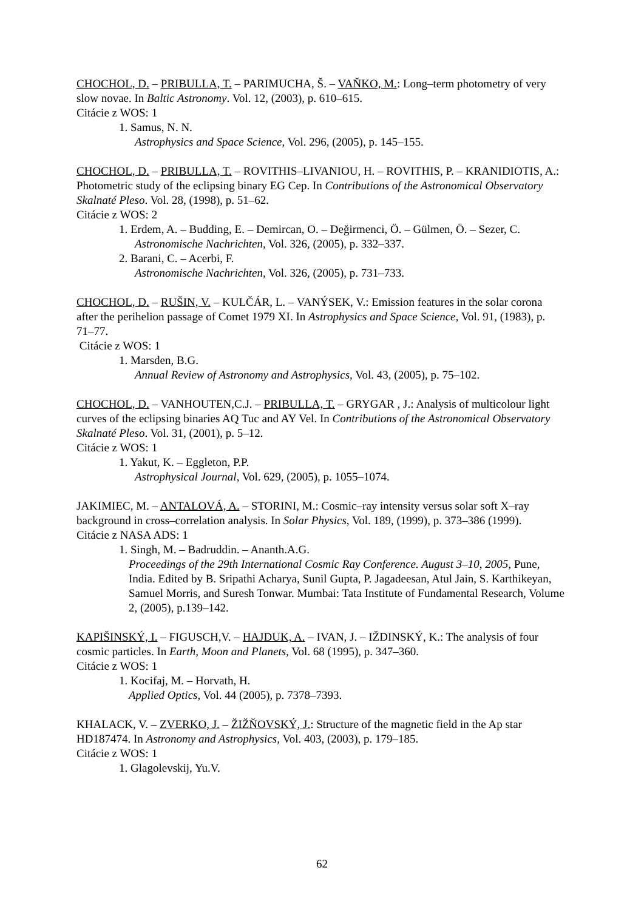CHOCHOL, D. – PRIBULLA, T. – PARIMUCHA, Š. – VAŇKO, M.: Long–term photometry of very slow novae. In Baltic Astronomy. Vol. 12, (2003), p. 610–615.
Citácie z WOS: 1
1. Samus, N. N.
Astrophysics and Space Science, Vol. 296, (2005), p. 145–155.
CHOCHOL, D. – PRIBULLA, T. – ROVITHIS–LIVANIOU, H. – ROVITHIS, P. – KRANIDIOTIS, A.: Photometric study of the eclipsing binary EG Cep. In Contributions of the Astronomical Observatory Skalnaté Pleso. Vol. 28, (1998), p. 51–62.
Citácie z WOS: 2
1. Erdem, A. – Budding, E. – Demircan, O. – Değirmenci, Ö. – Gülmen, Ö. – Sezer, C.
Astronomische Nachrichten, Vol. 326, (2005), p. 332–337.
2. Barani, C. – Acerbi, F.
Astronomische Nachrichten, Vol. 326, (2005), p. 731–733.
CHOCHOL, D. – RUŠIN, V. – KULČÁR, L. – VANÝSEK, V.: Emission features in the solar corona after the perihelion passage of Comet 1979 XI. In Astrophysics and Space Science, Vol. 91, (1983), p. 71–77.
Citácie z WOS: 1
1. Marsden, B.G.
Annual Review of Astronomy and Astrophysics, Vol. 43, (2005), p. 75–102.
CHOCHOL, D. – VANHOUTEN,C.J. – PRIBULLA, T. – GRYGAR , J.: Analysis of multicolour light curves of the eclipsing binaries AQ Tuc and AY Vel. In Contributions of the Astronomical Observatory Skalnaté Pleso. Vol. 31, (2001), p. 5–12.
Citácie z WOS: 1
1. Yakut, K. – Eggleton, P.P.
Astrophysical Journal, Vol. 629, (2005), p. 1055–1074.
JAKIMIEC, M. – ANTALOVÁ, A. – STORINI, M.: Cosmic–ray intensity versus solar soft X–ray background in cross–correlation analysis. In Solar Physics, Vol. 189, (1999), p. 373–386 (1999).
Citácie z NASA ADS: 1
1. Singh, M. – Badruddin. – Ananth.A.G.
Proceedings of the 29th International Cosmic Ray Conference. August 3–10, 2005, Pune, India. Edited by B. Sripathi Acharya, Sunil Gupta, P. Jagadeesan, Atul Jain, S. Karthikeyan, Samuel Morris, and Suresh Tonwar. Mumbai: Tata Institute of Fundamental Research, Volume 2, (2005), p.139–142.
KAPIŠINSKÝ, I. – FIGUSCH,V. – HAJDUK, A. – IVAN, J. – IŽDINSKÝ, K.: The analysis of four cosmic particles. In Earth, Moon and Planets, Vol. 68 (1995), p. 347–360.
Citácie z WOS: 1
1. Kocifaj, M. – Horvath, H.
Applied Optics, Vol. 44 (2005), p. 7378–7393.
KHALACK, V. – ZVERKO, J. – ŽIŽŇOVSKÝ, J.: Structure of the magnetic field in the Ap star HD187474. In Astronomy and Astrophysics, Vol. 403, (2003), p. 179–185.
Citácie z WOS: 1
1. Glagolevskij, Yu.V.
62